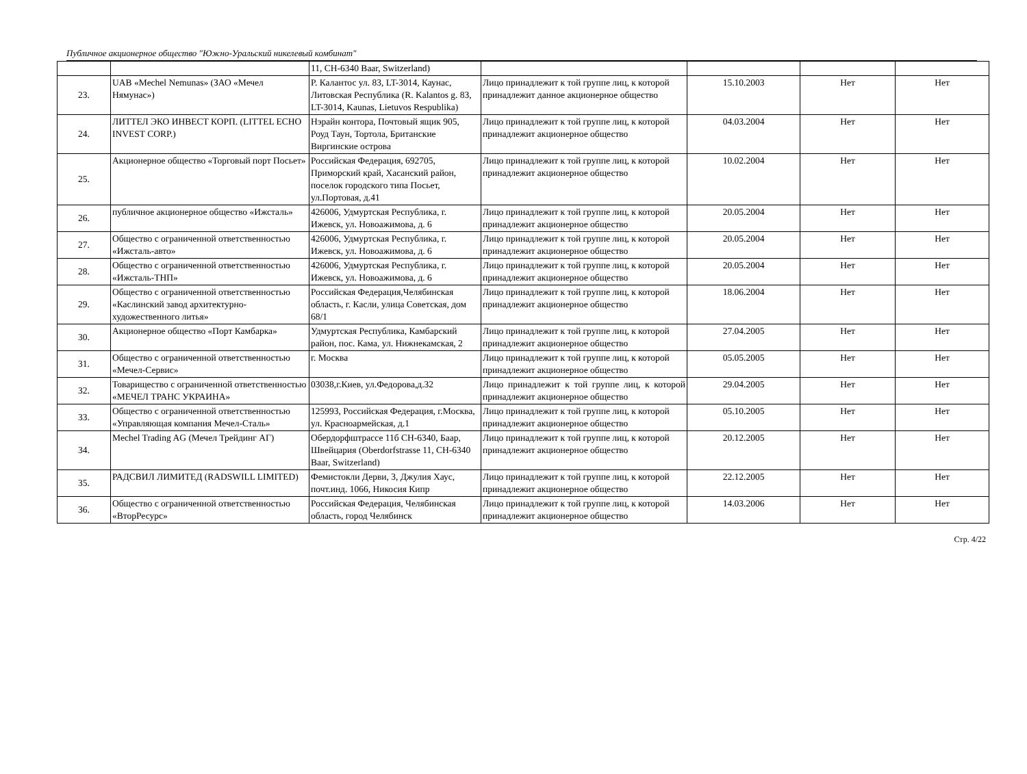Публичное акционерное общество "Южно-Уральский никелевый комбинат"
| | | 11, CH-6340 Baar, Switzerland) | | | | |
| 23. | UAB «Mechel Nemunas» (ЗАО «Мечел Нямунас») | P. Калантос ул. 83, LT-3014, Каунас, Литовская Республика (R. Kalantos g. 83, LT-3014, Kaunas, Lietuvos Respublika) | Лицо принадлежит к той группе лиц, к которой принадлежит данное акционерное общество | 15.10.2003 | Нет | Нет |
| 24. | ЛИТТЕЛ ЭКО ИНВЕСТ КОРП. (LITTEL ECHO INVEST CORP.) | Нэрайн контора, Почтовый ящик 905, Роуд Таун, Тортола, Британские Виргинские острова | Лицо принадлежит к той группе лиц, к которой принадлежит акционерное общество | 04.03.2004 | Нет | Нет |
| 25. | Акционерное общество «Торговый порт Посьет» | Российская Федерация, 692705, Приморский край, Хасанский район, поселок городского типа Посьет, ул.Портовая, д.41 | Лицо принадлежит к той группе лиц, к которой принадлежит акционерное общество | 10.02.2004 | Нет | Нет |
| 26. | публичное акционерное общество «Ижсталь» | 426006, Удмуртская Республика, г. Ижевск, ул. Новоажимова, д. 6 | Лицо принадлежит к той группе лиц, к которой принадлежит акционерное общество | 20.05.2004 | Нет | Нет |
| 27. | Общество с ограниченной ответственностью «Ижсталь-авто» | 426006, Удмуртская Республика, г. Ижевск, ул. Новоажимова, д. 6 | Лицо принадлежит к той группе лиц, к которой принадлежит акционерное общество | 20.05.2004 | Нет | Нет |
| 28. | Общество с ограниченной ответственностью «Ижсталь-ТНП» | 426006, Удмуртская Республика, г. Ижевск, ул. Новоажимова, д. 6 | Лицо принадлежит к той группе лиц, к которой принадлежит акционерное общество | 20.05.2004 | Нет | Нет |
| 29. | Общество с ограниченной ответственностью «Каслинский завод архитектурно-художественного литья» | Российская Федерация,Челябинская область, г. Касли, улица Советская, дом 68/1 | Лицо принадлежит к той группе лиц, к которой принадлежит акционерное общество | 18.06.2004 | Нет | Нет |
| 30. | Акционерное общество «Порт Камбарка» | Удмуртская Республика, Камбарский район, пос. Кама, ул. Нижнекамская, 2 | Лицо принадлежит к той группе лиц, к которой принадлежит акционерное общество | 27.04.2005 | Нет | Нет |
| 31. | Общество с ограниченной ответственностью «Мечел-Сервис» | г. Москва | Лицо принадлежит к той группе лиц, к которой принадлежит акционерное общество | 05.05.2005 | Нет | Нет |
| 32. | Товарищество с ограниченной ответственностью «МЕЧЕЛ ТРАНС УКРАИНА» | 03038,г.Киев, ул.Федорова,д.32 | Лицо принадлежит к той группе лиц, к которой принадлежит акционерное общество | 29.04.2005 | Нет | Нет |
| 33. | Общество с ограниченной ответственностью «Управляющая компания Мечел-Сталь» | 125993, Российская Федерация, г.Москва, ул. Красноармейская, д.1 | Лицо принадлежит к той группе лиц, к которой принадлежит акционерное общество | 05.10.2005 | Нет | Нет |
| 34. | Mechel Trading AG (Мечел Трейдинг АГ) | Обердорфштрассе 11б CH-6340, Баар, Швейцария (Oberdorfstrasse 11, CH-6340 Baar, Switzerland) | Лицо принадлежит к той группе лиц, к которой принадлежит акционерное общество | 20.12.2005 | Нет | Нет |
| 35. | РАДСВИЛ ЛИМИТЕД (RADSWILL LIMITED) | Фемистокли Дерви, 3, Джулия Хаус, почт.инд. 1066, Никосия Кипр | Лицо принадлежит к той группе лиц, к которой принадлежит акционерное общество | 22.12.2005 | Нет | Нет |
| 36. | Общество с ограниченной ответственностью «ВторРесурс» | Российская Федерация, Челябинская область, город Челябинск | Лицо принадлежит к той группе лиц, к которой принадлежит акционерное общество | 14.03.2006 | Нет | Нет |
Стр. 4/22